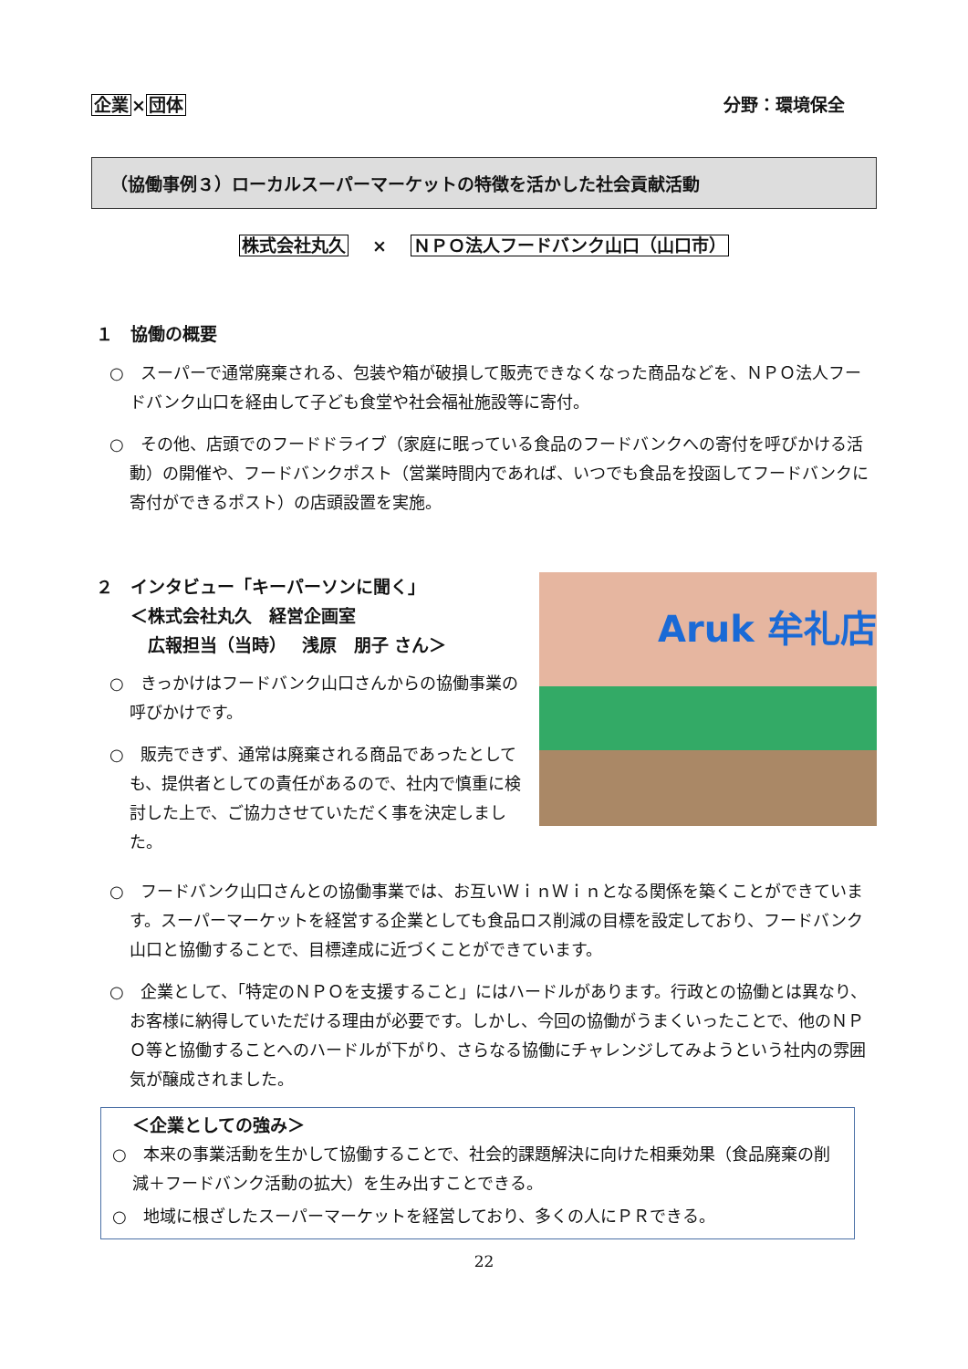企業×団体 分野：環境保全
（協働事例３）ローカルスーパーマーケットの特徴を活かした社会貢献活動
株式会社丸久　 ×　 ＮＰＯ法人フードバンク山口（山口市）
１　協働の概要
○　スーパーで通常廃棄される、包装や箱が破損して販売できなくなった商品などを、ＮＰＯ法人フードバンク山口を経由して子ども食堂や社会福祉施設等に寄付。
○　その他、店頭でのフードドライブ（家庭に眠っている食品のフードバンクへの寄付を呼びかける活動）の開催や、フードバンクポスト（営業時間内であれば、いつでも食品を投函してフードバンクに寄付ができるポスト）の店頭設置を実施。
２　インタビュー「キーパーソンに聞く」
　　＜株式会社丸久　経営企画室
　　　広報担当（当時）　 浅原　朋子 さん＞
○　きっかけはフードバンク山口さんからの協働事業の呼びかけです。
○　販売できず、通常は廃棄される商品であったとしても、提供者としての責任があるので、社内で慎重に検討した上で、ご協力させていただく事を決定しました。
Aruk 牟礼店
○　フードバンク山口さんとの協働事業では、お互いＷｉｎＷｉｎとなる関係を築くことができています。スーパーマーケットを経営する企業としても食品ロス削減の目標を設定しており、フードバンク山口と協働することで、目標達成に近づくことができています。
○　企業として、「特定のＮＰＯを支援すること」にはハードルがあります。行政との協働とは異なり、お客様に納得していただける理由が必要です。しかし、今回の協働がうまくいったことで、他のＮＰＯ等と協働することへのハードルが下がり、さらなる協働にチャレンジしてみようという社内の雰囲気が醸成されました。
＜企業としての強み＞
○　本来の事業活動を生かして協働することで、社会的課題解決に向けた相乗効果（食品廃棄の削減＋フードバンク活動の拡大）を生み出すことできる。
○　地域に根ざしたスーパーマーケットを経営しており、多くの人にＰＲできる。
22